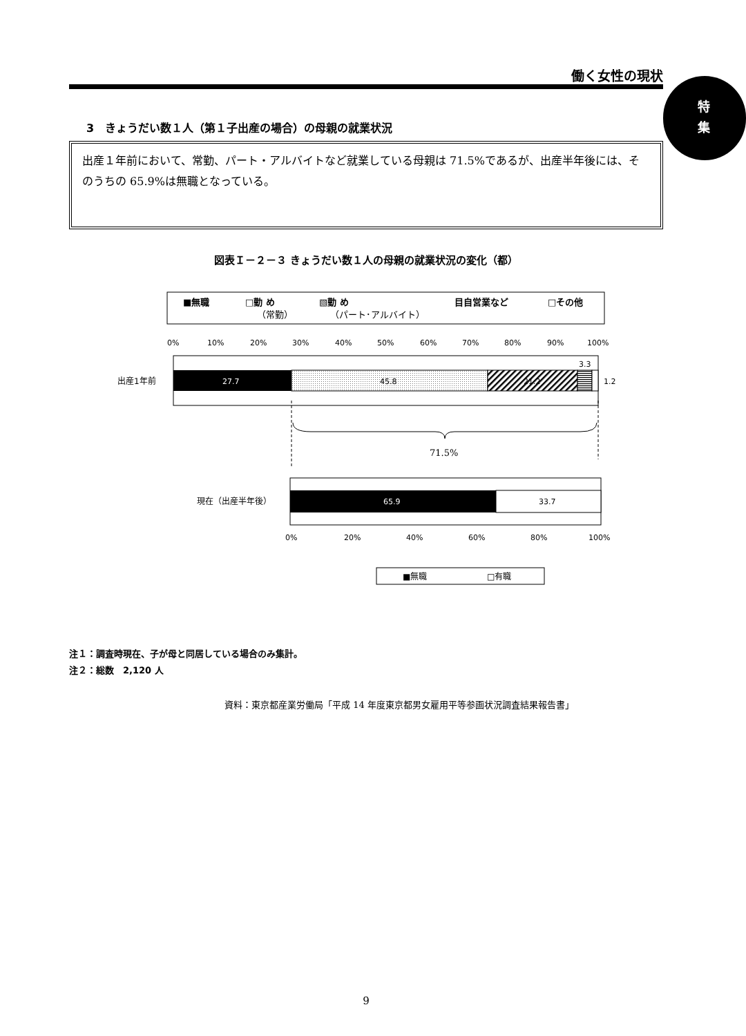働く女性の現状
特
集
3　きょうだい数１人（第１子出産の場合）の母親の就業状況
出産１年前において、常勤、パート・アルバイトなど就業している母親は 71.5%であるが、出産半年後には、そのうちの 65.9%は無職となっている。
図表Ｉ－２－３ きょうだい数１人の母親の就業状況の変化（都）
■無職
□勤 め
（常勤）
▧勤 め
（パート･アルバイト）
目自営業など
□その他
0%
10%
20%
30%
40%
50%
60%
70%
80%
90%
100%
27.7
45.8
21.2
3.3
1.2
出産1年前
71.5%
65.9
33.7
現在（出産半年後）
0%
20%
40%
60%
80%
100%
■無職
□有職
注１：調査時現在、子が母と同居している場合のみ集計。
注２：総数　2,120 人
資料：東京都産業労働局「平成 14 年度東京都男女雇用平等参画状況調査結果報告書」
9